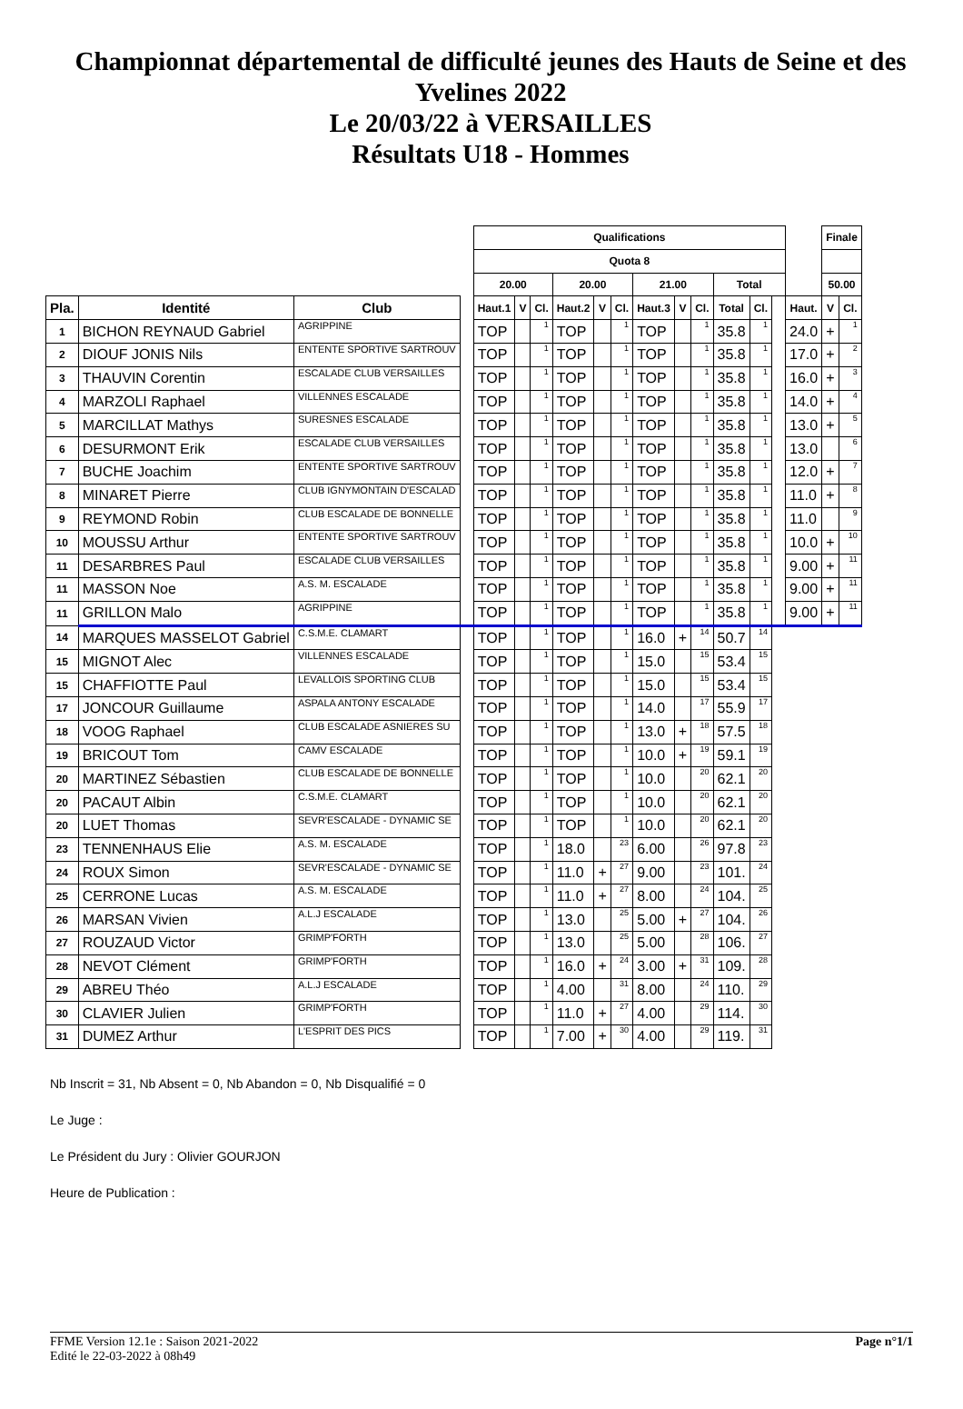Championnat départemental de difficulté jeunes des Hauts de Seine et des Yvelines 2022
Le 20/03/22 à VERSAILLES
Résultats U18 - Hommes
| | | | | Qualifications | | | | | | | | | | | | | Finale | |
| | | | | Quota 8 | | | | | | | | | | | | | | |
| | | | | 20.00 | | | 20.00 | | | 21.00 | | | Total | | | | 50.00 | |
| Pla. | Identité | Club | | Haut.1 | V | Cl. | Haut.2 | V | Cl. | Haut.3 | V | Cl. | Total | Cl. | | Haut. | V | Cl. |
| 1 | BICHON REYNAUD Gabriel | AGRIPPINE | | TOP | | 1 | TOP | | 1 | TOP | | 1 | 35.8 | 1 | | 24.0 | + | 1 |
| 2 | DIOUF JONIS Nils | ENTENTE SPORTIVE SARTROUV | | TOP | | 1 | TOP | | 1 | TOP | | 1 | 35.8 | 1 | | 17.0 | + | 2 |
| 3 | THAUVIN Corentin | ESCALADE CLUB VERSAILLES | | TOP | | 1 | TOP | | 1 | TOP | | 1 | 35.8 | 1 | | 16.0 | + | 3 |
| 4 | MARZOLI Raphael | VILLENNES ESCALADE | | TOP | | 1 | TOP | | 1 | TOP | | 1 | 35.8 | 1 | | 14.0 | + | 4 |
| 5 | MARCILLAT Mathys | SURESNES ESCALADE | | TOP | | 1 | TOP | | 1 | TOP | | 1 | 35.8 | 1 | | 13.0 | + | 5 |
| 6 | DESURMONT Erik | ESCALADE CLUB VERSAILLES | | TOP | | 1 | TOP | | 1 | TOP | | 1 | 35.8 | 1 | | 13.0 | | 6 |
| 7 | BUCHE Joachim | ENTENTE SPORTIVE SARTROUV | | TOP | | 1 | TOP | | 1 | TOP | | 1 | 35.8 | 1 | | 12.0 | + | 7 |
| 8 | MINARET Pierre | CLUB IGNYMONTAIN D'ESCALAD | | TOP | | 1 | TOP | | 1 | TOP | | 1 | 35.8 | 1 | | 11.0 | + | 8 |
| 9 | REYMOND Robin | CLUB ESCALADE DE BONNELLE | | TOP | | 1 | TOP | | 1 | TOP | | 1 | 35.8 | 1 | | 11.0 | | 9 |
| 10 | MOUSSU Arthur | ENTENTE SPORTIVE SARTROUV | | TOP | | 1 | TOP | | 1 | TOP | | 1 | 35.8 | 1 | | 10.0 | + | 10 |
| 11 | DESARBRES Paul | ESCALADE CLUB VERSAILLES | | TOP | | 1 | TOP | | 1 | TOP | | 1 | 35.8 | 1 | | 9.00 | + | 11 |
| 11 | MASSON Noe | A.S. M. ESCALADE | | TOP | | 1 | TOP | | 1 | TOP | | 1 | 35.8 | 1 | | 9.00 | + | 11 |
| 11 | GRILLON Malo | AGRIPPINE | | TOP | | 1 | TOP | | 1 | TOP | | 1 | 35.8 | 1 | | 9.00 | + | 11 |
| 14 | MARQUES MASSELOT Gabriel | C.S.M.E. CLAMART | | TOP | | 1 | TOP | | 1 | 16.0 | + | 14 | 50.7 | 14 | | | | |
| 15 | MIGNOT Alec | VILLENNES ESCALADE | | TOP | | 1 | TOP | | 1 | 15.0 | | 15 | 53.4 | 15 | | | | |
| 15 | CHAFFIOTTE Paul | LEVALLOIS SPORTING CLUB | | TOP | | 1 | TOP | | 1 | 15.0 | | 15 | 53.4 | 15 | | | | |
| 17 | JONCOUR Guillaume | ASPALA ANTONY ESCALADE | | TOP | | 1 | TOP | | 1 | 14.0 | | 17 | 55.9 | 17 | | | | |
| 18 | VOOG Raphael | CLUB ESCALADE ASNIERES SU | | TOP | | 1 | TOP | | 1 | 13.0 | + | 18 | 57.5 | 18 | | | | |
| 19 | BRICOUT Tom | CAMV ESCALADE | | TOP | | 1 | TOP | | 1 | 10.0 | + | 19 | 59.1 | 19 | | | | |
| 20 | MARTINEZ Sébastien | CLUB ESCALADE DE BONNELLE | | TOP | | 1 | TOP | | 1 | 10.0 | | 20 | 62.1 | 20 | | | | |
| 20 | PACAUT Albin | C.S.M.E. CLAMART | | TOP | | 1 | TOP | | 1 | 10.0 | | 20 | 62.1 | 20 | | | | |
| 20 | LUET Thomas | SEVR'ESCALADE - DYNAMIC SE | | TOP | | 1 | TOP | | 1 | 10.0 | | 20 | 62.1 | 20 | | | | |
| 23 | TENNENHAUS Elie | A.S. M. ESCALADE | | TOP | | 1 | 18.0 | | 23 | 6.00 | | 26 | 97.8 | 23 | | | | |
| 24 | ROUX Simon | SEVR'ESCALADE - DYNAMIC SE | | TOP | | 1 | 11.0 | + | 27 | 9.00 | | 23 | 101. | 24 | | | | |
| 25 | CERRONE Lucas | A.S. M. ESCALADE | | TOP | | 1 | 11.0 | + | 27 | 8.00 | | 24 | 104. | 25 | | | | |
| 26 | MARSAN Vivien | A.L.J ESCALADE | | TOP | | 1 | 13.0 | | 25 | 5.00 | + | 27 | 104. | 26 | | | | |
| 27 | ROUZAUD Victor | GRIMP'FORTH | | TOP | | 1 | 13.0 | | 25 | 5.00 | | 28 | 106. | 27 | | | | |
| 28 | NEVOT Clément | GRIMP'FORTH | | TOP | | 1 | 16.0 | + | 24 | 3.00 | + | 31 | 109. | 28 | | | | |
| 29 | ABREU Théo | A.L.J ESCALADE | | TOP | | 1 | 4.00 | | 31 | 8.00 | | 24 | 110. | 29 | | | | |
| 30 | CLAVIER Julien | GRIMP'FORTH | | TOP | | 1 | 11.0 | + | 27 | 4.00 | | 29 | 114. | 30 | | | | |
| 31 | DUMEZ Arthur | L'ESPRIT DES PICS | | TOP | | 1 | 7.00 | + | 30 | 4.00 | | 29 | 119. | 31 | | | | |
Nb Inscrit = 31, Nb Absent = 0, Nb Abandon = 0, Nb Disqualifié = 0
Le Juge :
Le Président du Jury : Olivier GOURJON
Heure de Publication :
Page n°1/1 FFME Version 12.1e : Saison 2021-2022
Edité le 22-03-2022 à 08h49